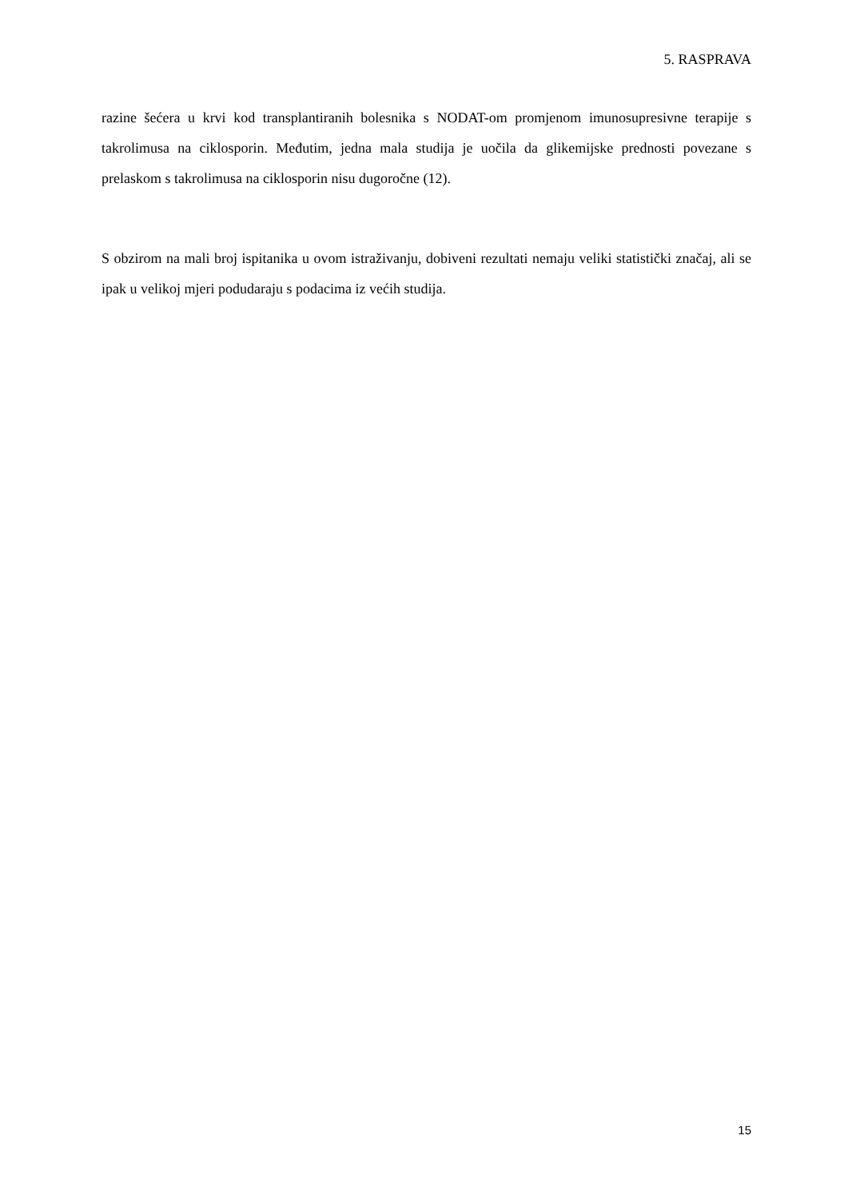5. RASPRAVA
razine šećera u krvi kod transplantiranih bolesnika s NODAT-om promjenom imunosupresivne terapije s takrolimusa na ciklosporin. Međutim, jedna mala studija je uočila da glikemijske prednosti povezane s prelaskom s takrolimusa na ciklosporin nisu dugoročne (12).
S obzirom na mali broj ispitanika u ovom istraživanju, dobiveni rezultati nemaju veliki statistički značaj, ali se ipak u velikoj mjeri podudaraju s podacima iz većih studija.
15